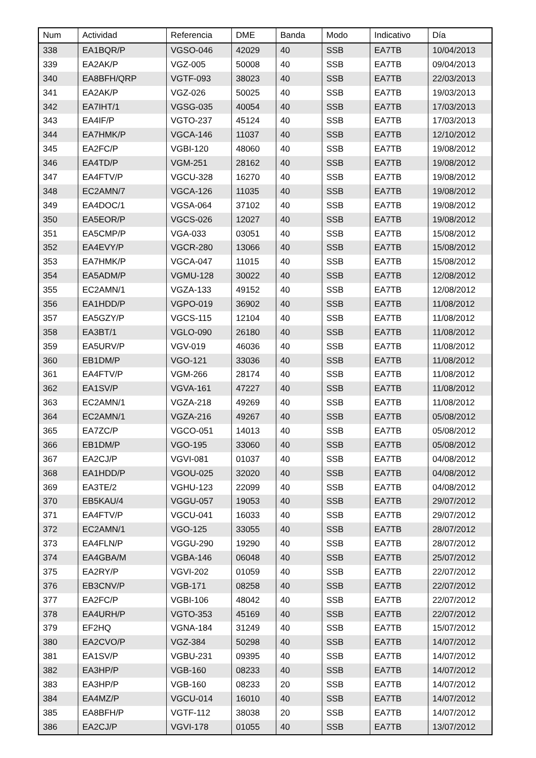| Num | Actividad | Referencia | DME | Banda | Modo | Indicativo | Día |
| --- | --- | --- | --- | --- | --- | --- | --- |
| 338 | EA1BQR/P | VGSO-046 | 42029 | 40 | SSB | EA7TB | 10/04/2013 |
| 339 | EA2AK/P | VGZ-005 | 50008 | 40 | SSB | EA7TB | 09/04/2013 |
| 340 | EA8BFH/QRP | VGTF-093 | 38023 | 40 | SSB | EA7TB | 22/03/2013 |
| 341 | EA2AK/P | VGZ-026 | 50025 | 40 | SSB | EA7TB | 19/03/2013 |
| 342 | EA7IHT/1 | VGSG-035 | 40054 | 40 | SSB | EA7TB | 17/03/2013 |
| 343 | EA4IF/P | VGTO-237 | 45124 | 40 | SSB | EA7TB | 17/03/2013 |
| 344 | EA7HMK/P | VGCA-146 | 11037 | 40 | SSB | EA7TB | 12/10/2012 |
| 345 | EA2FC/P | VGBI-120 | 48060 | 40 | SSB | EA7TB | 19/08/2012 |
| 346 | EA4TD/P | VGM-251 | 28162 | 40 | SSB | EA7TB | 19/08/2012 |
| 347 | EA4FTV/P | VGCU-328 | 16270 | 40 | SSB | EA7TB | 19/08/2012 |
| 348 | EC2AMN/7 | VGCA-126 | 11035 | 40 | SSB | EA7TB | 19/08/2012 |
| 349 | EA4DOC/1 | VGSA-064 | 37102 | 40 | SSB | EA7TB | 19/08/2012 |
| 350 | EA5EOR/P | VGCS-026 | 12027 | 40 | SSB | EA7TB | 19/08/2012 |
| 351 | EA5CMP/P | VGA-033 | 03051 | 40 | SSB | EA7TB | 15/08/2012 |
| 352 | EA4EVY/P | VGCR-280 | 13066 | 40 | SSB | EA7TB | 15/08/2012 |
| 353 | EA7HMK/P | VGCA-047 | 11015 | 40 | SSB | EA7TB | 15/08/2012 |
| 354 | EA5ADM/P | VGMU-128 | 30022 | 40 | SSB | EA7TB | 12/08/2012 |
| 355 | EC2AMN/1 | VGZA-133 | 49152 | 40 | SSB | EA7TB | 12/08/2012 |
| 356 | EA1HDD/P | VGPO-019 | 36902 | 40 | SSB | EA7TB | 11/08/2012 |
| 357 | EA5GZY/P | VGCS-115 | 12104 | 40 | SSB | EA7TB | 11/08/2012 |
| 358 | EA3BT/1 | VGLO-090 | 26180 | 40 | SSB | EA7TB | 11/08/2012 |
| 359 | EA5URV/P | VGV-019 | 46036 | 40 | SSB | EA7TB | 11/08/2012 |
| 360 | EB1DM/P | VGO-121 | 33036 | 40 | SSB | EA7TB | 11/08/2012 |
| 361 | EA4FTV/P | VGM-266 | 28174 | 40 | SSB | EA7TB | 11/08/2012 |
| 362 | EA1SV/P | VGVA-161 | 47227 | 40 | SSB | EA7TB | 11/08/2012 |
| 363 | EC2AMN/1 | VGZA-218 | 49269 | 40 | SSB | EA7TB | 11/08/2012 |
| 364 | EC2AMN/1 | VGZA-216 | 49267 | 40 | SSB | EA7TB | 05/08/2012 |
| 365 | EA7ZC/P | VGCO-051 | 14013 | 40 | SSB | EA7TB | 05/08/2012 |
| 366 | EB1DM/P | VGO-195 | 33060 | 40 | SSB | EA7TB | 05/08/2012 |
| 367 | EA2CJ/P | VGVI-081 | 01037 | 40 | SSB | EA7TB | 04/08/2012 |
| 368 | EA1HDD/P | VGOU-025 | 32020 | 40 | SSB | EA7TB | 04/08/2012 |
| 369 | EA3TE/2 | VGHU-123 | 22099 | 40 | SSB | EA7TB | 04/08/2012 |
| 370 | EB5KAU/4 | VGGU-057 | 19053 | 40 | SSB | EA7TB | 29/07/2012 |
| 371 | EA4FTV/P | VGCU-041 | 16033 | 40 | SSB | EA7TB | 29/07/2012 |
| 372 | EC2AMN/1 | VGO-125 | 33055 | 40 | SSB | EA7TB | 28/07/2012 |
| 373 | EA4FLN/P | VGGU-290 | 19290 | 40 | SSB | EA7TB | 28/07/2012 |
| 374 | EA4GBA/M | VGBA-146 | 06048 | 40 | SSB | EA7TB | 25/07/2012 |
| 375 | EA2RY/P | VGVI-202 | 01059 | 40 | SSB | EA7TB | 22/07/2012 |
| 376 | EB3CNV/P | VGB-171 | 08258 | 40 | SSB | EA7TB | 22/07/2012 |
| 377 | EA2FC/P | VGBI-106 | 48042 | 40 | SSB | EA7TB | 22/07/2012 |
| 378 | EA4URH/P | VGTO-353 | 45169 | 40 | SSB | EA7TB | 22/07/2012 |
| 379 | EF2HQ | VGNA-184 | 31249 | 40 | SSB | EA7TB | 15/07/2012 |
| 380 | EA2CVO/P | VGZ-384 | 50298 | 40 | SSB | EA7TB | 14/07/2012 |
| 381 | EA1SV/P | VGBU-231 | 09395 | 40 | SSB | EA7TB | 14/07/2012 |
| 382 | EA3HP/P | VGB-160 | 08233 | 40 | SSB | EA7TB | 14/07/2012 |
| 383 | EA3HP/P | VGB-160 | 08233 | 20 | SSB | EA7TB | 14/07/2012 |
| 384 | EA4MZ/P | VGCU-014 | 16010 | 40 | SSB | EA7TB | 14/07/2012 |
| 385 | EA8BFH/P | VGTF-112 | 38038 | 20 | SSB | EA7TB | 14/07/2012 |
| 386 | EA2CJ/P | VGVI-178 | 01055 | 40 | SSB | EA7TB | 13/07/2012 |